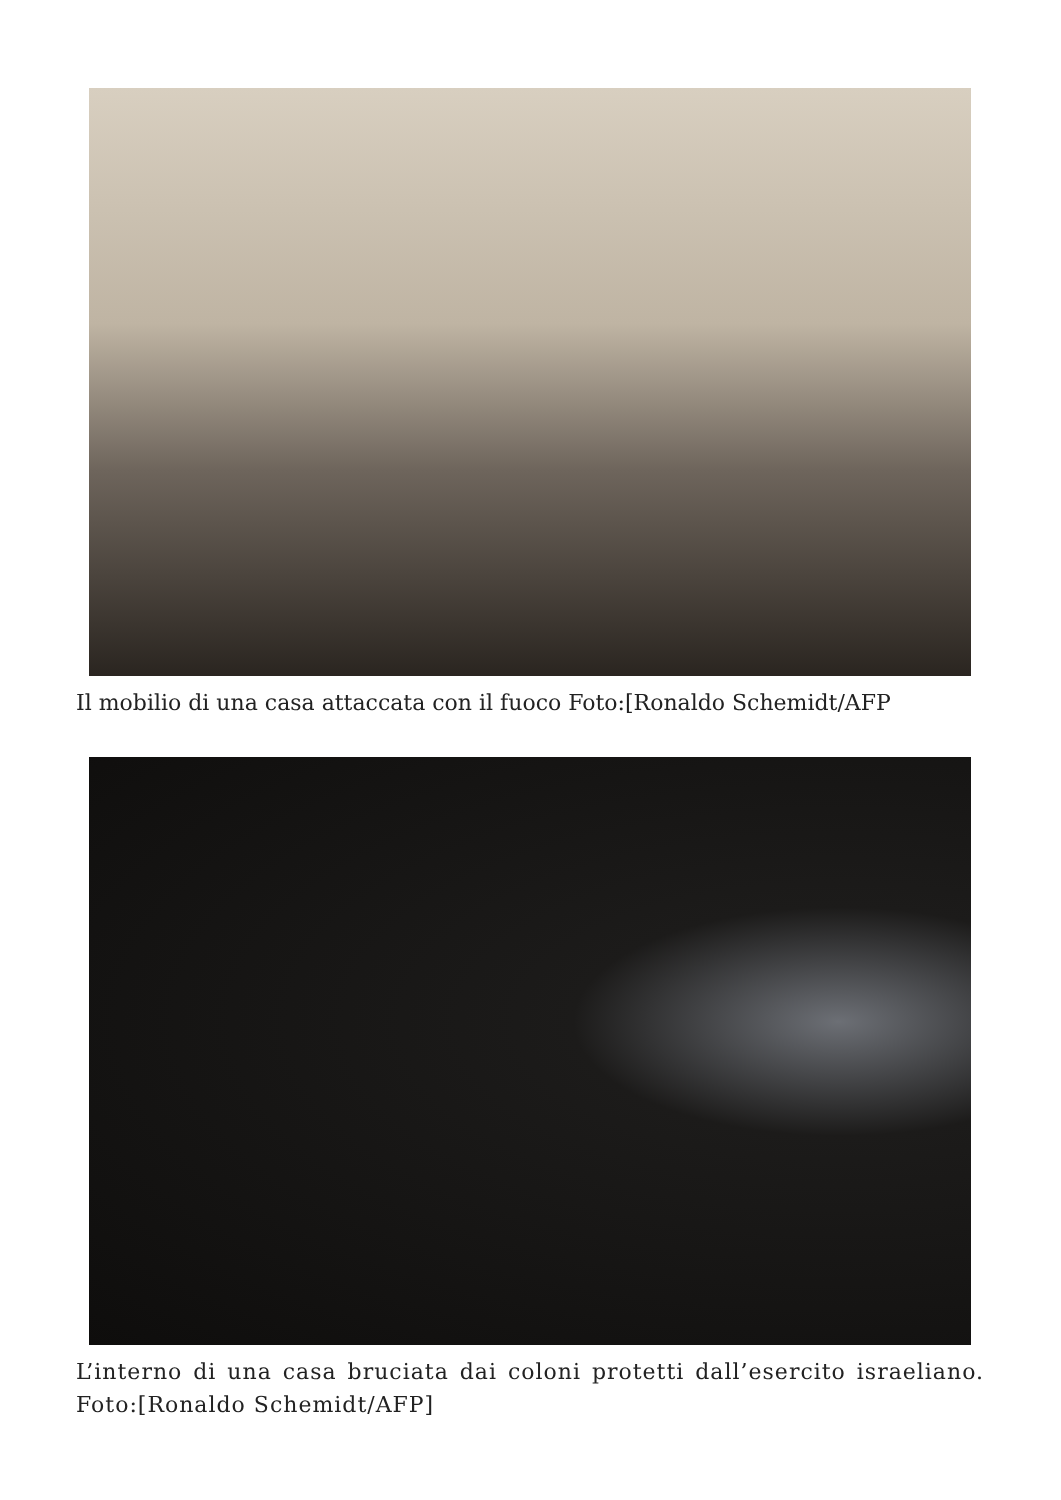Il mobilio di una casa attaccata con il fuoco Foto:[Ronaldo Schemidt/AFP
L’interno di una casa bruciata dai coloni protetti dall’esercito israeliano. Foto:[Ronaldo Schemidt/AFP]